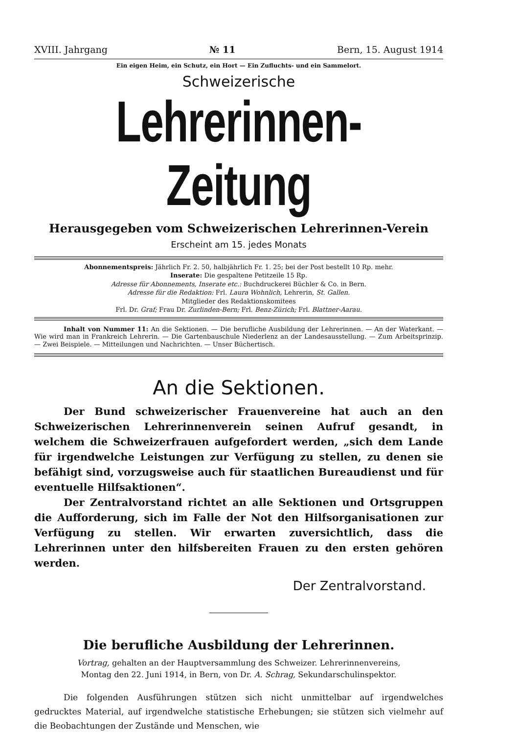XVIII. Jahrgang № 11 Bern, 15. August 1914
Ein eigen Heim, ein Schutz, ein Hort — Ein Zufluchts- und ein Sammelort.
Schweizerische
Lehrerinnen-Zeitung
Herausgegeben vom Schweizerischen Lehrerinnen-Verein
Erscheint am 15. jedes Monats
Abonnementspreis: Jährlich Fr. 2. 50, halbjährlich Fr. 1. 25; bei der Post bestellt 10 Rp. mehr.
Inserate: Die gespaltene Petitzeile 15 Rp.
Adresse für Abonnements, Inserate etc.: Buchdruckerei Büchler & Co. in Bern.
Adresse für die Redaktion: Frl. Laura Wohnlich, Lehrerin, St. Gallen.
Mitglieder des Redaktionskomitees
Frl. Dr. Graf; Frau Dr. Zurlinden-Bern; Frl. Benz-Zürich; Frl. Blattner-Aarau.
Inhalt von Nummer 11: An die Sektionen. — Die berufliche Ausbildung der Lehrerinnen. — An der Waterkant. — Wie wird man in Frankreich Lehrerin. — Die Gartenbauschule Niederlenz an der Landesausstellung. — Zum Arbeitsprinzip. — Zwei Beispiele. — Mitteilungen und Nachrichten. — Unser Büchertisch.
An die Sektionen.
Der Bund schweizerischer Frauenvereine hat auch an den Schweizerischen Lehrerinnenverein seinen Aufruf gesandt, in welchem die Schweizerfrauen aufgefordert werden, „sich dem Lande für irgendwelche Leistungen zur Verfügung zu stellen, zu denen sie befähigt sind, vorzugsweise auch für staatlichen Bureaudienst und für eventuelle Hilfsaktionen“.
Der Zentralvorstand richtet an alle Sektionen und Ortsgruppen die Aufforderung, sich im Falle der Not den Hilfsorganisationen zur Verfügung zu stellen. Wir erwarten zuversichtlich, dass die Lehrerinnen unter den hilfsbereiten Frauen zu den ersten gehören werden.
Der Zentralvorstand.
Die berufliche Ausbildung der Lehrerinnen.
Vortrag, gehalten an der Hauptversammlung des Schweizer. Lehrerinnenvereins,
Montag den 22. Juni 1914, in Bern, von Dr. A. Schrag, Sekundarschulinspektor.
Die folgenden Ausführungen stützen sich nicht unmittelbar auf irgendwelches gedrucktes Material, auf irgendwelche statistische Erhebungen; sie stützen sich vielmehr auf die Beobachtungen der Zustände und Menschen, wie